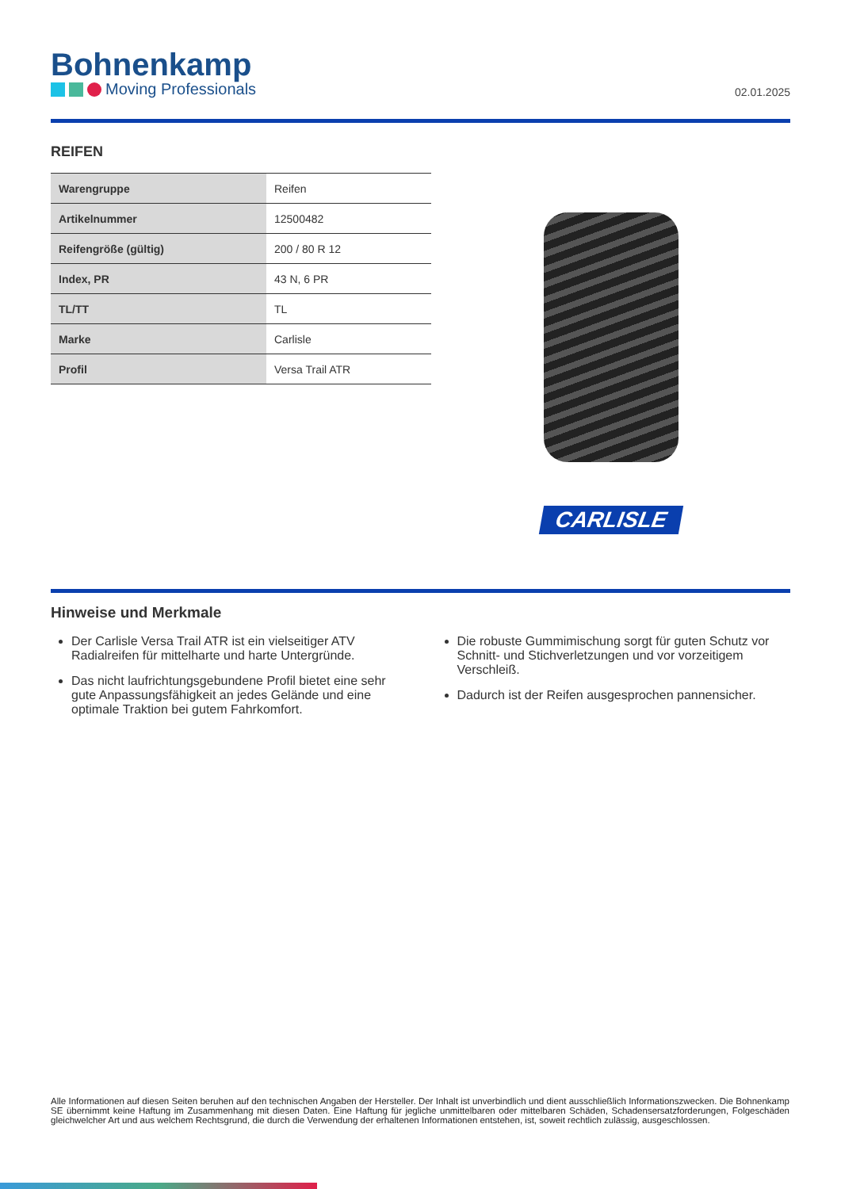Bohnenkamp
Moving Professionals
02.01.2025
REIFEN
| Warengruppe | Reifen |
| Artikelnummer | 12500482 |
| Reifengröße (gültig) | 200 / 80 R 12 |
| Index, PR | 43 N, 6 PR |
| TL/TT | TL |
| Marke | Carlisle |
| Profil | Versa Trail ATR |
CARLISLE
Hinweise und Merkmale
Der Carlisle Versa Trail ATR ist ein vielseitiger ATV Radialreifen für mittelharte und harte Untergründe.
Das nicht laufrichtungsgebundene Profil bietet eine sehr gute Anpassungsfähigkeit an jedes Gelände und eine optimale Traktion bei gutem Fahrkomfort.
Die robuste Gummimischung sorgt für guten Schutz vor Schnitt- und Stichverletzungen und vor vorzeitigem Verschleiß.
Dadurch ist der Reifen ausgesprochen pannensicher.
Alle Informationen auf diesen Seiten beruhen auf den technischen Angaben der Hersteller. Der Inhalt ist unverbindlich und dient ausschließlich Informationszwecken. Die Bohnenkamp SE übernimmt keine Haftung im Zusammenhang mit diesen Daten. Eine Haftung für jegliche unmittelbaren oder mittelbaren Schäden, Schadensersatzforderungen, Folgeschäden gleichwelcher Art und aus welchem Rechtsgrund, die durch die Verwendung der erhaltenen Informationen entstehen, ist, soweit rechtlich zulässig, ausgeschlossen.